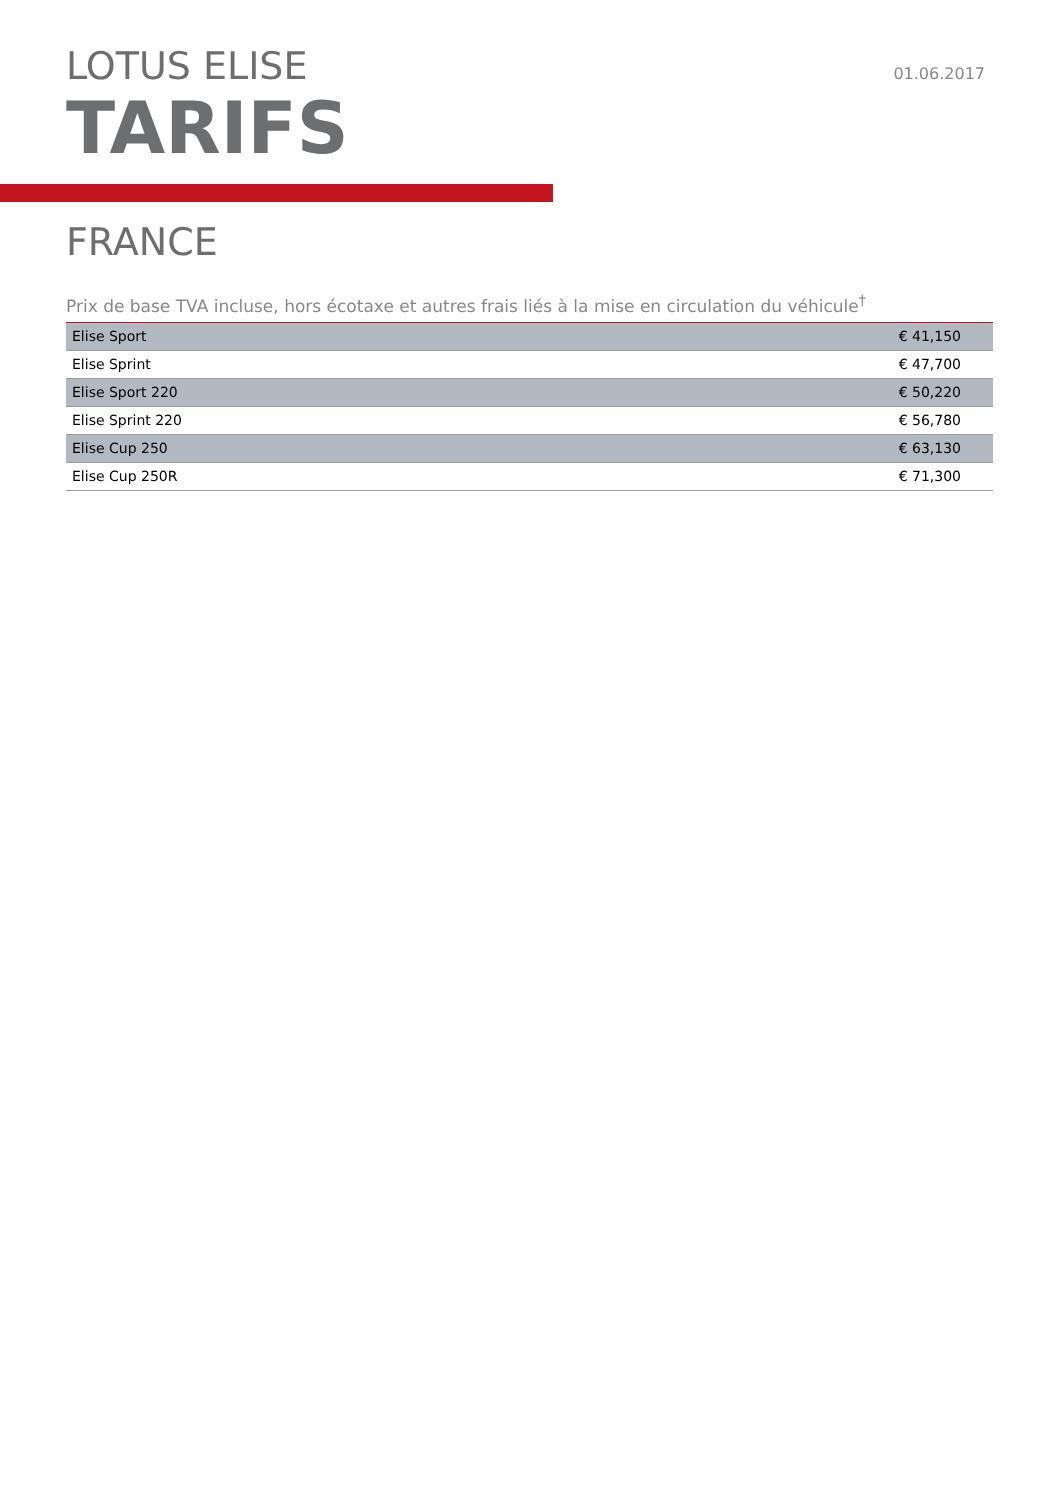LOTUS ELISE
TARIFS
01.06.2017
FRANCE
Prix de base TVA incluse, hors écotaxe et autres frais liés à la mise en circulation du véhicule<sup>†</sup>
| Elise Sport | € 41,150 |
| Elise Sprint | € 47,700 |
| Elise Sport 220 | € 50,220 |
| Elise Sprint 220 | € 56,780 |
| Elise Cup 250 | € 63,130 |
| Elise Cup 250R | € 71,300 |